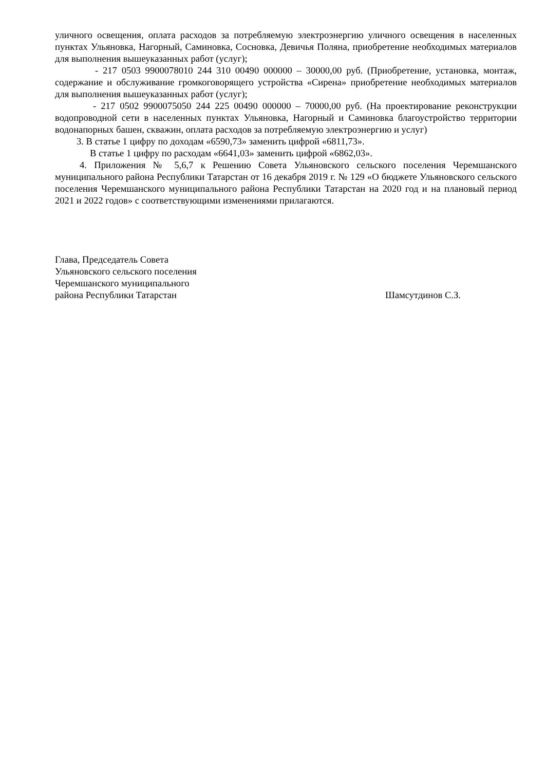уличного освещения, оплата расходов за потребляемую электроэнергию уличного освещения в населенных пунктах Ульяновка, Нагорный, Саминовка, Сосновка, Девичья Поляна, приобретение необходимых материалов для выполнения вышеуказанных работ (услуг);
- 217 0503 9900078010 244 310 00490 000000 – 30000,00 руб. (Приобретение, установка, монтаж, содержание и обслуживание громкоговорящего устройства «Сирена» приобретение необходимых материалов для выполнения вышеуказанных работ (услуг);
- 217 0502 9900075050 244 225 00490 000000 – 70000,00 руб. (На проектирование реконструкции водопроводной сети в населенных пунктах Ульяновка, Нагорный и Саминовка благоустройство территории водонапорных башен, скважин, оплата расходов за потребляемую электроэнергию и услуг)
3. В статье 1 цифру по доходам «6590,73» заменить цифрой «6811,73».
В статье 1 цифру по расходам «6641,03» заменить цифрой «6862,03».
4. Приложения № 5,6,7 к Решению Совета Ульяновского сельского поселения Черемшанского муниципального района Республики Татарстан от 16 декабря 2019 г. № 129 «О бюджете Ульяновского сельского поселения Черемшанского муниципального района Республики Татарстан на 2020 год и на плановый период 2021 и 2022 годов» с соответствующими изменениями прилагаются.
Глава, Председатель Совета
Ульяновского сельского поселения
Черемшанского муниципального
района Республики Татарстан Шамсутдинов С.З.